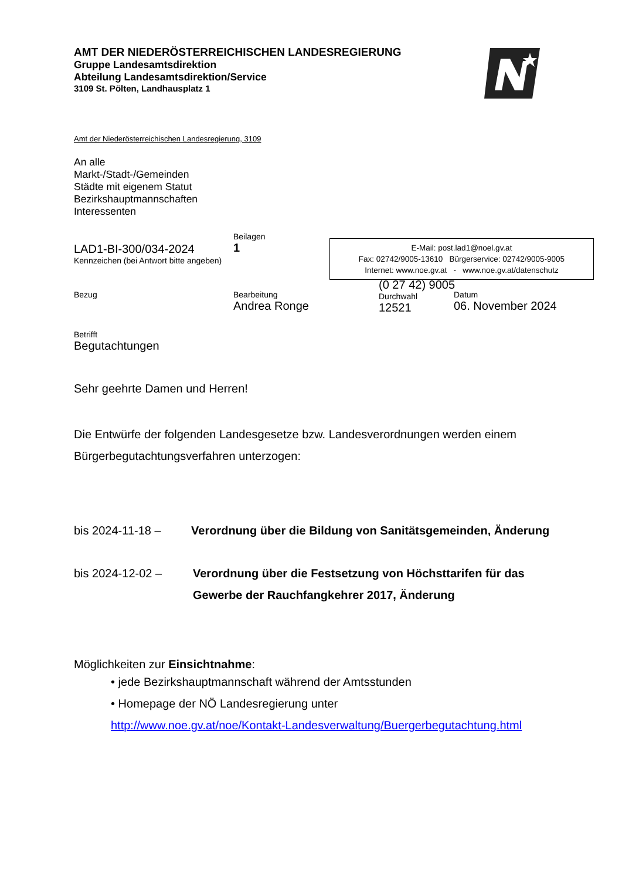AMT DER NIEDERÖSTERREICHISCHEN LANDESREGIERUNG
Gruppe Landesamtsdirektion
Abteilung Landesamtsdirektion/Service
3109 St. Pölten, Landhausplatz 1
Amt der Niederösterreichischen Landesregierung, 3109
An alle
Markt-/Stadt-/Gemeinden
Städte mit eigenem Statut
Bezirkshauptmannschaften
Interessenten
LAD1-BI-300/034-2024
Kennzeichen (bei Antwort bitte angeben)
Beilagen
1
E-Mail: post.lad1@noel.gv.at
Fax: 02742/9005-13610 Bürgerservice: 02742/9005-9005
Internet: www.noe.gv.at - www.noe.gv.at/datenschutz
Bezug Bearbeitung
Andrea Ronge
(0 27 42) 9005
Durchwahl
12521
Datum
06. November 2024
Betrifft
Begutachtungen
Sehr geehrte Damen und Herren!
Die Entwürfe der folgenden Landesgesetze bzw. Landesverordnungen werden einem Bürgerbegutachtungsverfahren unterzogen:
bis 2024-11-18 – Verordnung über die Bildung von Sanitätsgemeinden, Änderung
bis 2024-12-02 – Verordnung über die Festsetzung von Höchsttarifen für das Gewerbe der Rauchfangkehrer 2017, Änderung
Möglichkeiten zur Einsichtnahme:
• jede Bezirkshauptmannschaft während der Amtsstunden
• Homepage der NÖ Landesregierung unter
http://www.noe.gv.at/noe/Kontakt-Landesverwaltung/Buergerbegutachtung.html